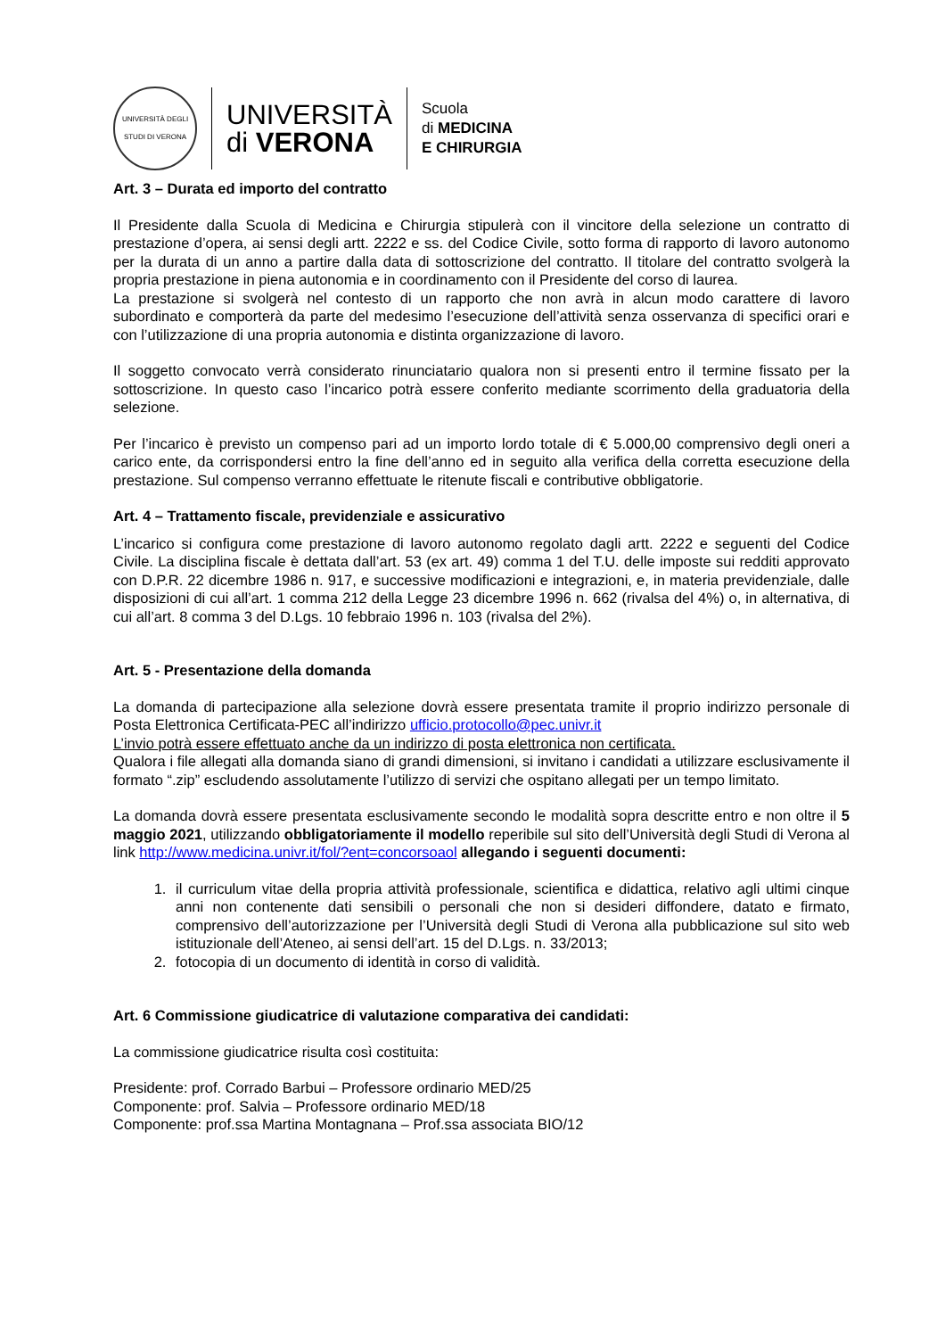UNIVERSITÀ DEGLI STUDI DI VERONA
UNIVERSITÀ
di VERONA
Scuola
di MEDICINA
E CHIRURGIA
Art. 3 – Durata ed importo del contratto
Il Presidente dalla Scuola di Medicina e Chirurgia stipulerà con il vincitore della selezione un contratto di prestazione d’opera, ai sensi degli artt. 2222 e ss. del Codice Civile, sotto forma di rapporto di lavoro autonomo per la durata di un anno a partire dalla data di sottoscrizione del contratto. Il titolare del contratto svolgerà la propria prestazione in piena autonomia e in coordinamento con il Presidente del corso di laurea.
La prestazione si svolgerà nel contesto di un rapporto che non avrà in alcun modo carattere di lavoro subordinato e comporterà da parte del medesimo l’esecuzione dell’attività senza osservanza di specifici orari e con l’utilizzazione di una propria autonomia e distinta organizzazione di lavoro.
Il soggetto convocato verrà considerato rinunciatario qualora non si presenti entro il termine fissato per la sottoscrizione. In questo caso l’incarico potrà essere conferito mediante scorrimento della graduatoria della selezione.
Per l’incarico è previsto un compenso pari ad un importo lordo totale di € 5.000,00 comprensivo degli oneri a carico ente, da corrispondersi entro la fine dell’anno ed in seguito alla verifica della corretta esecuzione della prestazione. Sul compenso verranno effettuate le ritenute fiscali e contributive obbligatorie.
Art. 4 – Trattamento fiscale, previdenziale e assicurativo
L’incarico si configura come prestazione di lavoro autonomo regolato dagli artt. 2222 e seguenti del Codice Civile. La disciplina fiscale è dettata dall’art. 53 (ex art. 49) comma 1 del T.U. delle imposte sui redditi approvato con D.P.R. 22 dicembre 1986 n. 917, e successive modificazioni e integrazioni, e, in materia previdenziale, dalle disposizioni di cui all’art. 1 comma 212 della Legge 23 dicembre 1996 n. 662 (rivalsa del 4%) o, in alternativa, di cui all’art. 8 comma 3 del D.Lgs. 10 febbraio 1996 n. 103 (rivalsa del 2%).
Art. 5 - Presentazione della domanda
La domanda di partecipazione alla selezione dovrà essere presentata tramite il proprio indirizzo personale di Posta Elettronica Certificata-PEC all’indirizzo ufficio.protocollo@pec.univr.it
L’invio potrà essere effettuato anche da un indirizzo di posta elettronica non certificata.
Qualora i file allegati alla domanda siano di grandi dimensioni, si invitano i candidati a utilizzare esclusivamente il formato “.zip” escludendo assolutamente l’utilizzo di servizi che ospitano allegati per un tempo limitato.
La domanda dovrà essere presentata esclusivamente secondo le modalità sopra descritte entro e non oltre il 5 maggio 2021, utilizzando obbligatoriamente il modello reperibile sul sito dell’Università degli Studi di Verona al link http://www.medicina.univr.it/fol/?ent=concorsoaol allegando i seguenti documenti:
1. il curriculum vitae della propria attività professionale, scientifica e didattica, relativo agli ultimi cinque anni non contenente dati sensibili o personali che non si desideri diffondere, datato e firmato, comprensivo dell’autorizzazione per l’Università degli Studi di Verona alla pubblicazione sul sito web istituzionale dell’Ateneo, ai sensi dell’art. 15 del D.Lgs. n. 33/2013;
2. fotocopia di un documento di identità in corso di validità.
Art. 6 Commissione giudicatrice di valutazione comparativa dei candidati:
La commissione giudicatrice risulta così costituita:
Presidente: prof. Corrado Barbui – Professore ordinario MED/25
Componente: prof. Salvia – Professore ordinario MED/18
Componente: prof.ssa Martina Montagnana – Prof.ssa associata BIO/12